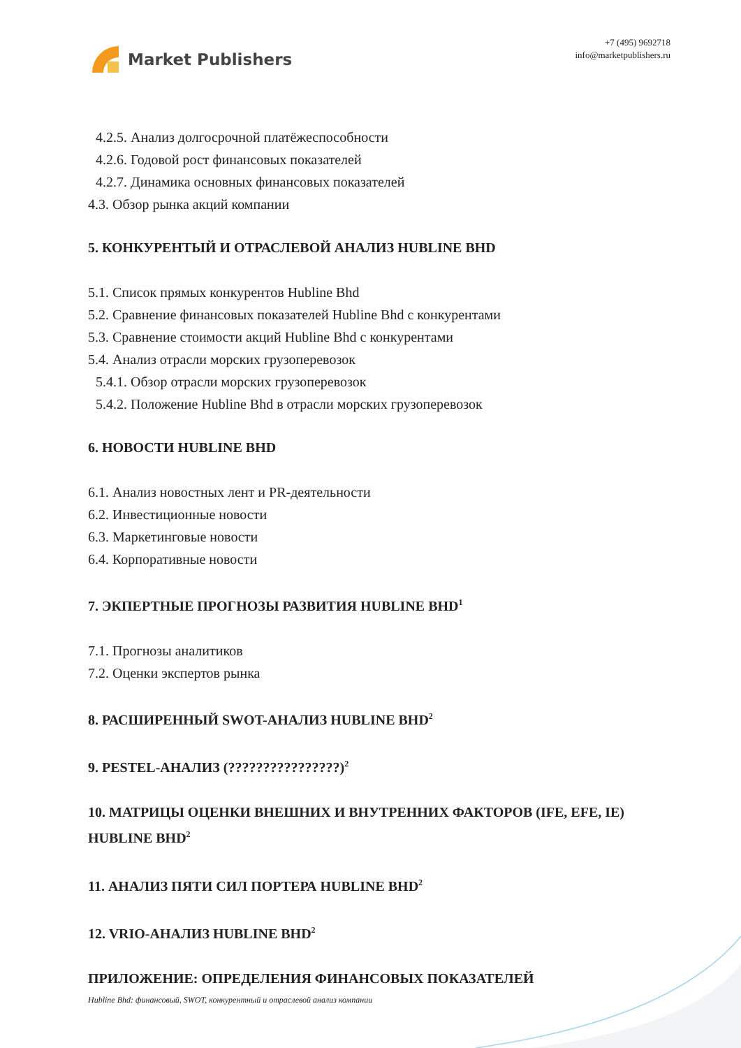Market Publishers
+7 (495) 9692718
info@marketpublishers.ru
4.2.5. Анализ долгосрочной платёжеспособности
4.2.6. Годовой рост финансовых показателей
4.2.7. Динамика основных финансовых показателей
4.3. Обзор рынка акций компании
5. КОНКУРЕНТЫЙ И ОТРАСЛЕВОЙ АНАЛИЗ HUBLINE BHD
5.1. Список прямых конкурентов Hubline Bhd
5.2. Сравнение финансовых показателей Hubline Bhd с конкурентами
5.3. Сравнение стоимости акций Hubline Bhd с конкурентами
5.4. Анализ отрасли морских грузоперевозок
5.4.1. Обзор отрасли морских грузоперевозок
5.4.2. Положение Hubline Bhd в отрасли морских грузоперевозок
6. НОВОСТИ HUBLINE BHD
6.1. Анализ новостных лент и PR-деятельности
6.2. Инвестиционные новости
6.3. Маркетинговые новости
6.4. Корпоративные новости
7. ЭКПЕРТНЫЕ ПРОГНОЗЫ РАЗВИТИЯ HUBLINE BHD<sup>1</sup>
7.1. Прогнозы аналитиков
7.2. Оценки экспертов рынка
8. РАСШИРЕННЫЙ SWOT-АНАЛИЗ HUBLINE BHD<sup>2</sup>
9. PESTEL-АНАЛИЗ (????????????????)<sup>2</sup>
10. МАТРИЦЫ ОЦЕНКИ ВНЕШНИХ И ВНУТРЕННИХ ФАКТОРОВ (IFE, EFE, IE) HUBLINE BHD<sup>2</sup>
11. АНАЛИЗ ПЯТИ СИЛ ПОРТЕРА HUBLINE BHD<sup>2</sup>
12. VRIO-АНАЛИЗ HUBLINE BHD<sup>2</sup>
ПРИЛОЖЕНИЕ: ОПРЕДЕЛЕНИЯ ФИНАНСОВЫХ ПОКАЗАТЕЛЕЙ
Hubline Bhd: финансовый, SWOT, конкурентный и отраслевой анализ компании